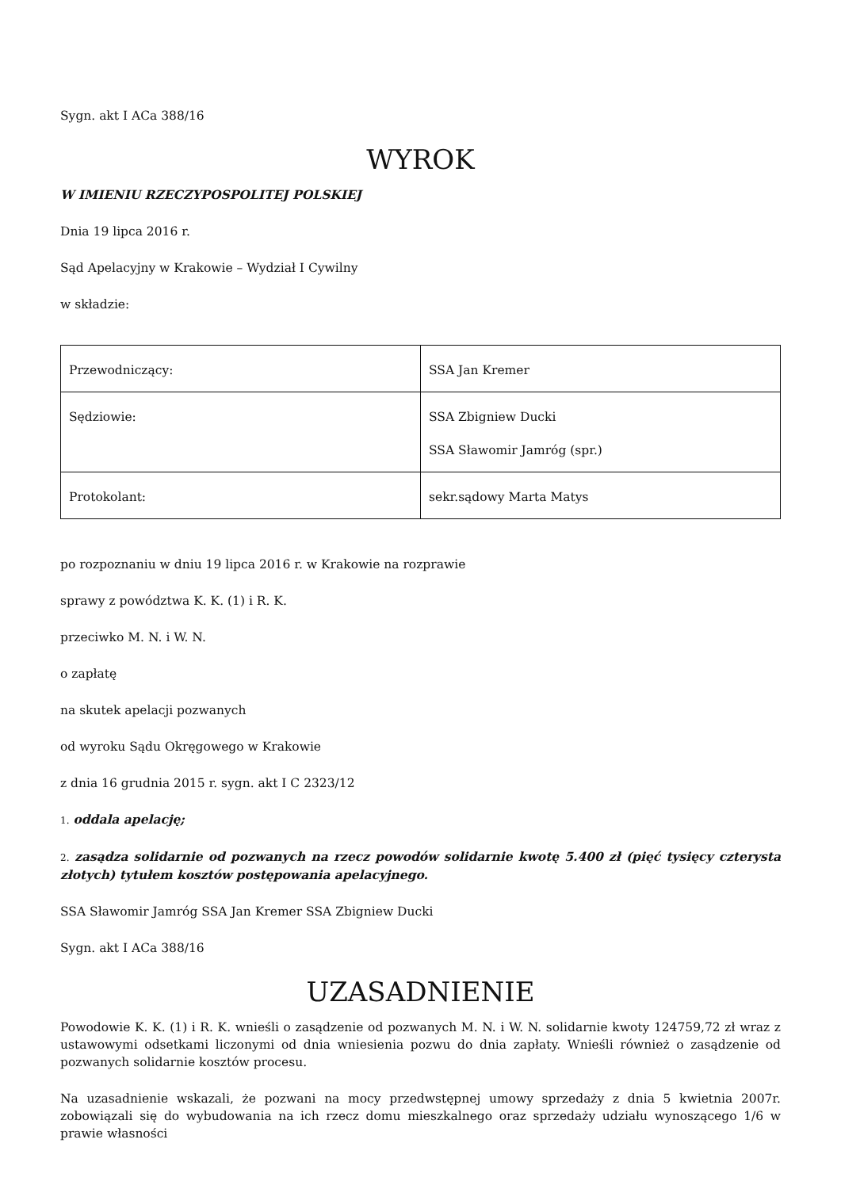Sygn. akt I ACa 388/16
WYROK
W IMIENIU RZECZYPOSPOLITEJ POLSKIEJ
Dnia 19 lipca 2016 r.
Sąd Apelacyjny w Krakowie – Wydział I Cywilny
w składzie:
| Przewodniczący: | SSA Jan Kremer |
| Sędziowie: | SSA Zbigniew Ducki SSA Sławomir Jamróg (spr.) |
| Protokolant: | sekr.sądowy Marta Matys |
po rozpoznaniu w dniu 19 lipca 2016 r. w Krakowie na rozprawie
sprawy z powództwa K. K. (1) i R. K.
przeciwko M. N. i W. N.
o zapłatę
na skutek apelacji pozwanych
od wyroku Sądu Okręgowego w Krakowie
z dnia 16 grudnia 2015 r. sygn. akt I C 2323/12
1. oddala apelację;
2. zasądza solidarnie od pozwanych na rzecz powodów solidarnie kwotę 5.400 zł (pięć tysięcy czterysta złotych) tytułem kosztów postępowania apelacyjnego.
SSA Sławomir Jamróg SSA Jan Kremer SSA Zbigniew Ducki
Sygn. akt I ACa 388/16
UZASADNIENIE
Powodowie K. K. (1) i R. K. wnieśli o zasądzenie od pozwanych M. N. i W. N. solidarnie kwoty 124759,72 zł wraz z ustawowymi odsetkami liczonymi od dnia wniesienia pozwu do dnia zapłaty. Wnieśli również o zasądzenie od pozwanych solidarnie kosztów procesu.
Na uzasadnienie wskazali, że pozwani na mocy przedwstępnej umowy sprzedaży z dnia 5 kwietnia 2007r. zobowiązali się do wybudowania na ich rzecz domu mieszkalnego oraz sprzedaży udziału wynoszącego 1/6 w prawie własności